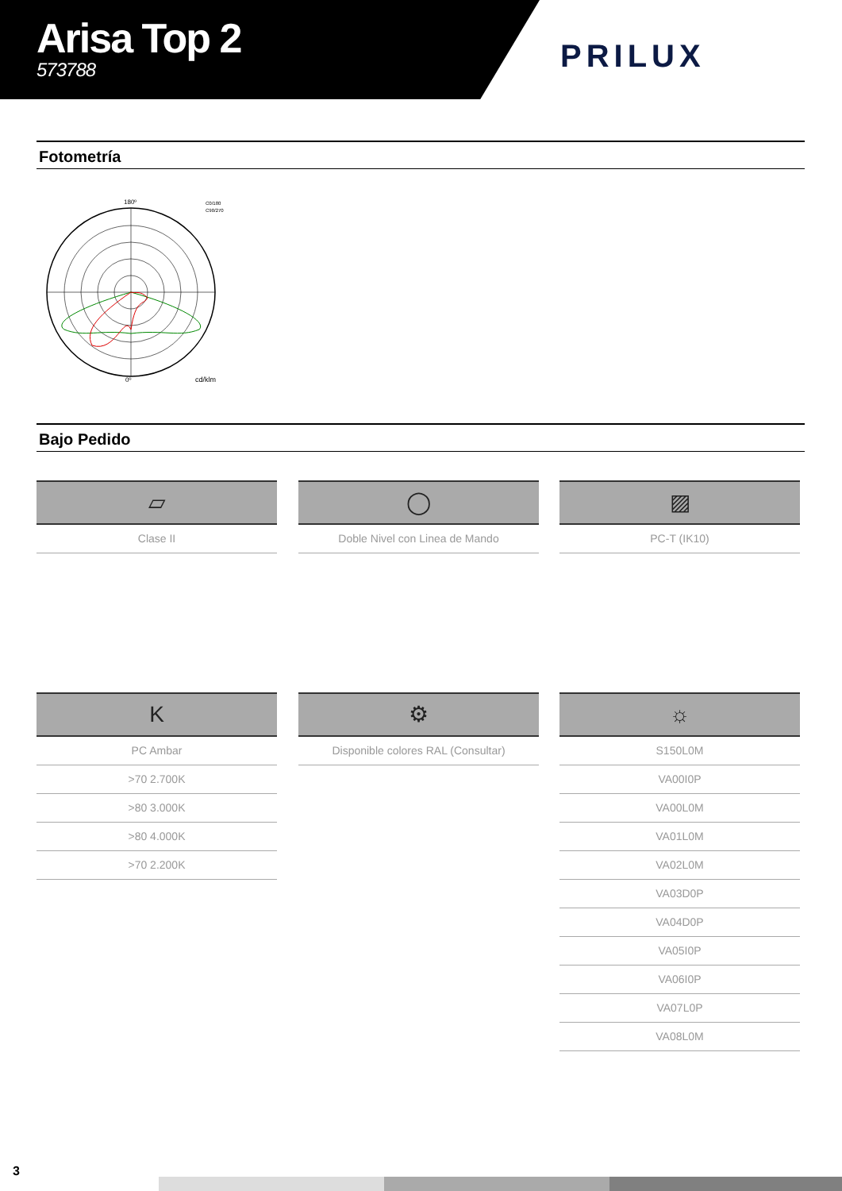Arisa Top 2
573788
PRILUX
Fotometría
180º
0º
cd/klm
C0/180
C90/270
Bajo Pedido
▱
Clase II
◯
Doble Nivel con Linea de Mando
▨
PC-T (IK10)
K
PC Ambar
>70 2.700K
>80 3.000K
>80 4.000K
>70 2.200K
⚙
Disponible colores RAL (Consultar)
☼
S150L0M
VA00I0P
VA00L0M
VA01L0M
VA02L0M
VA03D0P
VA04D0P
VA05I0P
VA06I0P
VA07L0P
VA08L0M
3